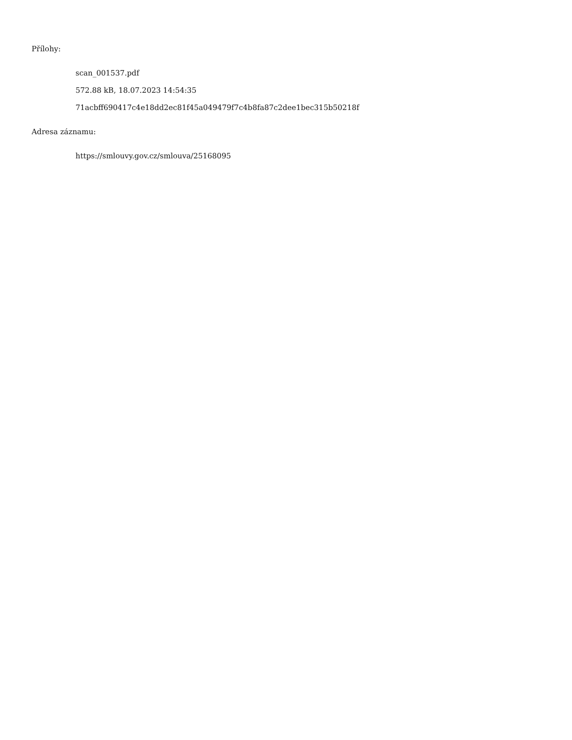Přílohy:
scan_001537.pdf
572.88 kB, 18.07.2023 14:54:35
71acbff690417c4e18dd2ec81f45a049479f7c4b8fa87c2dee1bec315b50218f
Adresa záznamu:
https://smlouvy.gov.cz/smlouva/25168095